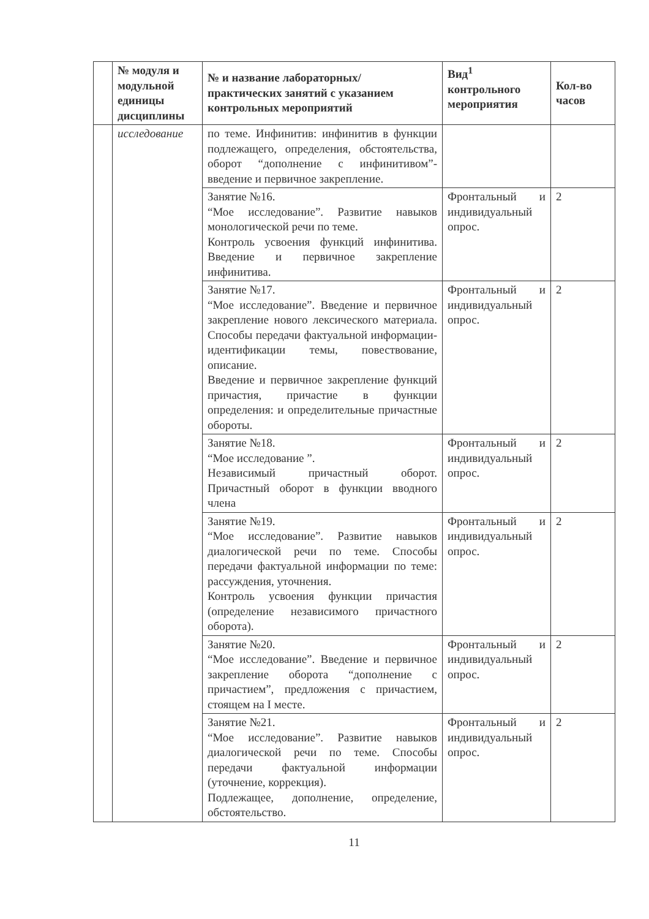| | № модуля и модульной единицы дисциплины | № и название лабораторных/ практических занятий с указанием контрольных мероприятий | Вид<sup>1</sup> контрольного мероприятия | Кол-во часов |
| --- | --- | --- | --- | --- |
| | исследование | по теме. Инфинитив: инфинитив в функции подлежащего, определения, обстоятельства, оборот “дополнение с инфинитивом”- введение и первичное закрепление. | | |
| | | Занятие №16. “Мое исследование”. Развитие навыков монологической речи по теме. Контроль усвоения функций инфинитива. Введение и первичное закрепление инфинитива. | Фронтальный и индивидуальный опрос. | 2 |
| | | Занятие №17. “Мое исследование”. Введение и первичное закрепление нового лексического материала. Способы передачи фактуальной информации- идентификации темы, повествование, описание. Введение и первичное закрепление функций причастия, причастие в функции определения: и определительные причастные обороты. | Фронтальный и индивидуальный опрос. | 2 |
| | | Занятие №18. “Мое исследование ”. Независимый причастный оборот. Причастный оборот в функции вводного члена | Фронтальный и индивидуальный опрос. | 2 |
| | | Занятие №19. “Мое исследование”. Развитие навыков диалогической речи по теме. Способы передачи фактуальной информации по теме: рассуждения, уточнения. Контроль усвоения функции причастия (определение независимого причастного оборота). | Фронтальный и индивидуальный опрос. | 2 |
| | | Занятие №20. “Мое исследование”. Введение и первичное закрепление оборота “дополнение с причастием”, предложения с причастием, стоящем на I месте. | Фронтальный и индивидуальный опрос. | 2 |
| | | Занятие №21. “Мое исследование”. Развитие навыков диалогической речи по теме. Способы передачи фактуальной информации (уточнение, коррекция). Подлежащее, дополнение, определение, обстоятельство. | Фронтальный и индивидуальный опрос. | 2 |
11